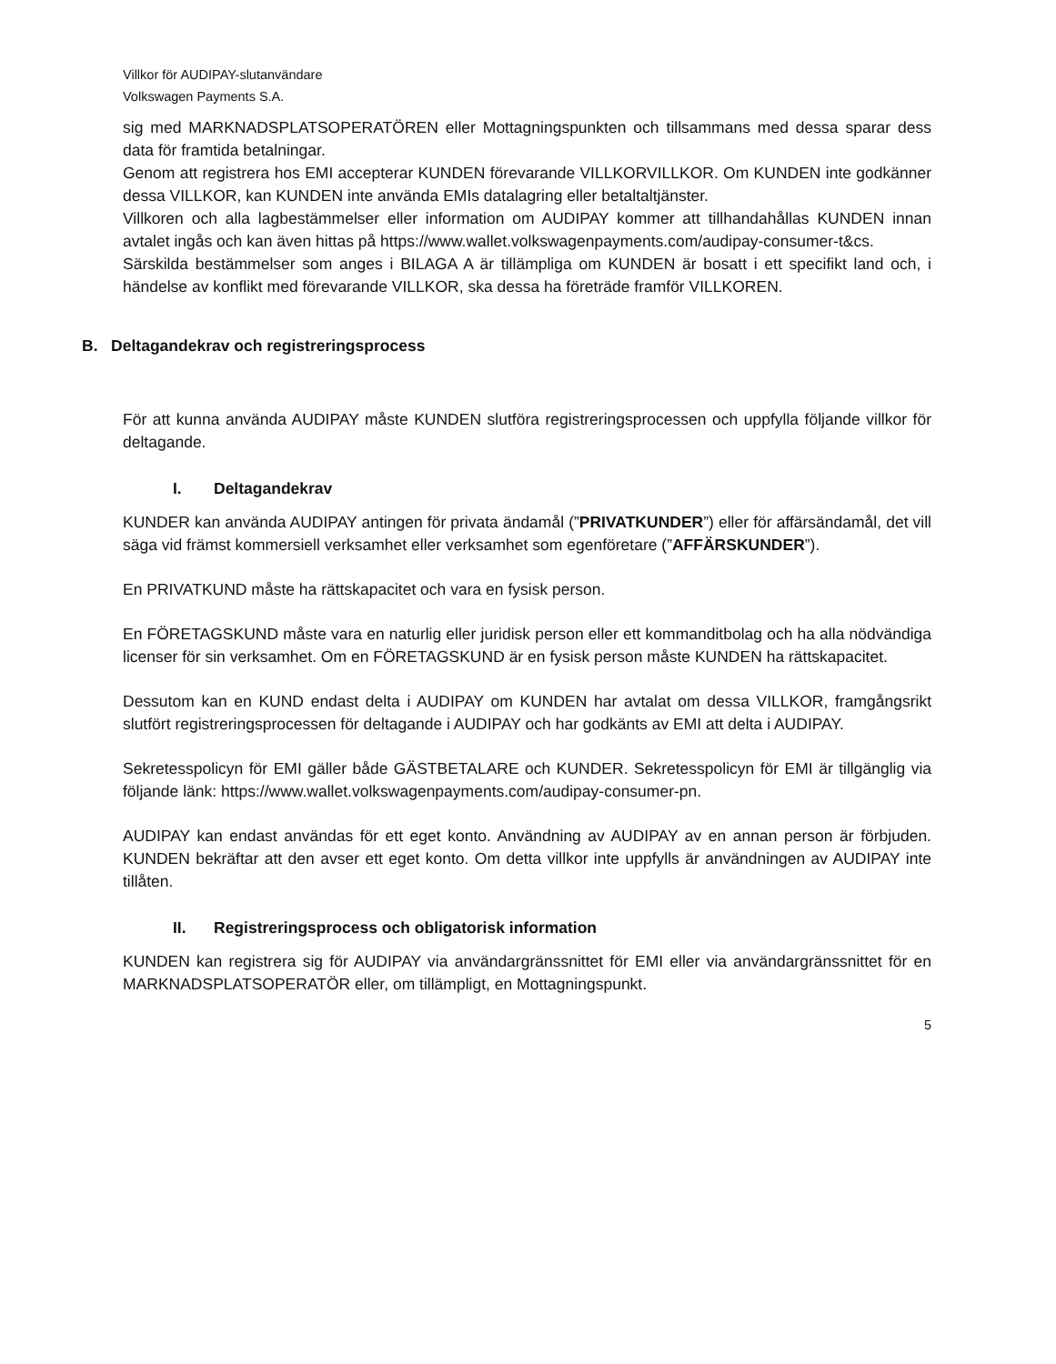Villkor för AUDIPAY-slutanvändare
Volkswagen Payments S.A.
sig med MARKNADSPLATSOPERATÖREN eller Mottagningspunkten och tillsammans med dessa sparar dess data för framtida betalningar.
Genom att registrera hos EMI accepterar KUNDEN förevarande VILLKORVILLKOR. Om KUNDEN inte godkänner dessa VILLKOR, kan KUNDEN inte använda EMIs datalagring eller betaltaltjänster.
Villkoren och alla lagbestämmelser eller information om AUDIPAY kommer att tillhandahållas KUNDEN innan avtalet ingås och kan även hittas på https://www.wallet.volkswagenpayments.com/audipay-consumer-t&cs.
Särskilda bestämmelser som anges i BILAGA A är tillämpliga om KUNDEN är bosatt i ett specifikt land och, i händelse av konflikt med förevarande VILLKOR, ska dessa ha företräde framför VILLKOREN.
B. Deltagandekrav och registreringsprocess
För att kunna använda AUDIPAY måste KUNDEN slutföra registreringsprocessen och uppfylla följande villkor för deltagande.
I. Deltagandekrav
KUNDER kan använda AUDIPAY antingen för privata ändamål (”PRIVATKUNDER”) eller för affärsändamål, det vill säga vid främst kommersiell verksamhet eller verksamhet som egenföretare (”AFFÄRSKUNDER”).
En PRIVATKUND måste ha rättskapacitet och vara en fysisk person.
En FÖRETAGSKUND måste vara en naturlig eller juridisk person eller ett kommanditbolag och ha alla nödvändiga licenser för sin verksamhet. Om en FÖRETAGSKUND är en fysisk person måste KUNDEN ha rättskapacitet.
Dessutom kan en KUND endast delta i AUDIPAY om KUNDEN har avtalat om dessa VILLKOR, framgångsrikt slutfört registreringsprocessen för deltagande i AUDIPAY och har godkänts av EMI att delta i AUDIPAY.
Sekretesspolicyn för EMI gäller både GÄSTBETALARE och KUNDER. Sekretesspolicyn för EMI är tillgänglig via följande länk: https://www.wallet.volkswagenpayments.com/audipay-consumer-pn.
AUDIPAY kan endast användas för ett eget konto. Användning av AUDIPAY av en annan person är förbjuden. KUNDEN bekräftar att den avser ett eget konto. Om detta villkor inte uppfylls är användningen av AUDIPAY inte tillåten.
II. Registreringsprocess och obligatorisk information
KUNDEN kan registrera sig för AUDIPAY via användargränssnittet för EMI eller via användargränssnittet för en MARKNADSPLATSOPERATÖR eller, om tillämpligt, en Mottagningspunkt.
5